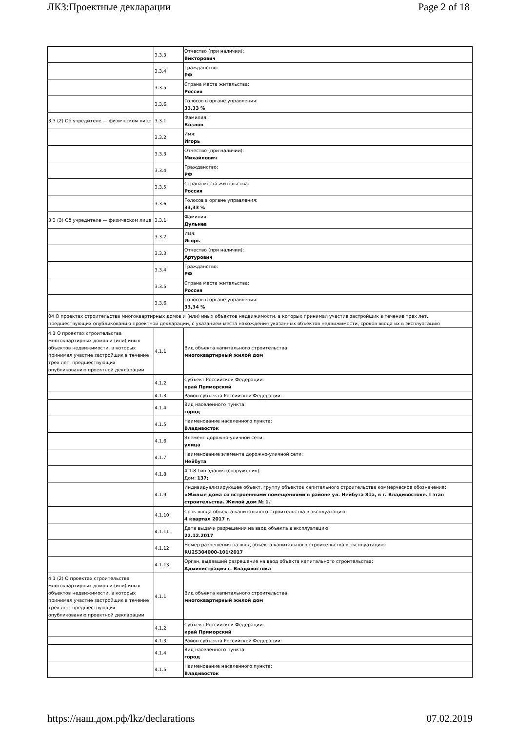ЛКЗ:Проектные декларации Page 2 of 18
| | 3.3.3 | Отчество (при наличии): Викторович |
| | 3.3.4 | Гражданство: РФ |
| | 3.3.5 | Страна места жительства: Россия |
| | 3.3.6 | Голосов в органе управления: 33,33 % |
| 3.3 (2) Об учредителе — физическом лице | 3.3.1 | Фамилия: Козлов |
| | 3.3.2 | Имя: Игорь |
| | 3.3.3 | Отчество (при наличии): Михайлович |
| | 3.3.4 | Гражданство: РФ |
| | 3.3.5 | Страна места жительства: Россия |
| | 3.3.6 | Голосов в органе управления: 33,33 % |
| 3.3 (3) Об учредителе — физическом лице | 3.3.1 | Фамилия: Дульнев |
| | 3.3.2 | Имя: Игорь |
| | 3.3.3 | Отчество (при наличии): Артурович |
| | 3.3.4 | Гражданство: РФ |
| | 3.3.5 | Страна места жительства: Россия |
| | 3.3.6 | Голосов в органе управления: 33,34 % |
| 04 О проектах строительства многоквартирных домов и (или) иных объектов недвижимости, в которых принимал участие застройщик в течение трех лет, предшествующих опубликованию проектной декларации, с указанием места нахождения указанных объектов недвижимости, сроков ввода их в эксплуатацию | | |
| 4.1 О проектах строительства многоквартирных домов и (или) иных объектов недвижимости, в которых принимал участие застройщик в течение трех лет, предшествующих опубликованию проектной декларации | 4.1.1 | Вид объекта капитального строительства: многоквартирный жилой дом |
| | 4.1.2 | Субъект Российской Федерации: край Приморский |
| | 4.1.3 | Район субъекта Российской Федерации: |
| | 4.1.4 | Вид населенного пункта: город |
| | 4.1.5 | Наименование населенного пункта: Владивосток |
| | 4.1.6 | Элемент дорожно-уличной сети: улица |
| | 4.1.7 | Наименование элемента дорожно-уличной сети: Нейбута |
| | 4.1.8 | 4.1.8 Тип здания (сооружения): Дом: 137; |
| | 4.1.9 | Индивидуализирующее объект, группу объектов капитального строительства коммерческое обозначение: «Жилые дома со встроенными помещениями в районе ул. Нейбута 81а, в г. Владивостоке. I этап строительства. Жилой дом № 1." |
| | 4.1.10 | Срок ввода объекта капитального строительства в эксплуатацию: 4 квартал 2017 г. |
| | 4.1.11 | Дата выдачи разрешения на ввод объекта в эксплуатацию: 22.12.2017 |
| | 4.1.12 | Номер разрешения на ввод объекта капитального строительства в эксплуатацию: RU25304000-101/2017 |
| | 4.1.13 | Орган, выдавший разрешение на ввод объекта капитального строительства: Администрация г. Владивостока |
| 4.1 (2) О проектах строительства многоквартирных домов и (или) иных объектов недвижимости, в которых принимал участие застройщик в течение трех лет, предшествующих опубликованию проектной декларации | 4.1.1 | Вид объекта капитального строительства: многоквартирный жилой дом |
| | 4.1.2 | Субъект Российской Федерации: край Приморский |
| | 4.1.3 | Район субъекта Российской Федерации: |
| | 4.1.4 | Вид населенного пункта: город |
| | 4.1.5 | Наименование населенного пункта: Владивосток |
https://наш.дом.рф/lkz/declarations 07.02.2019